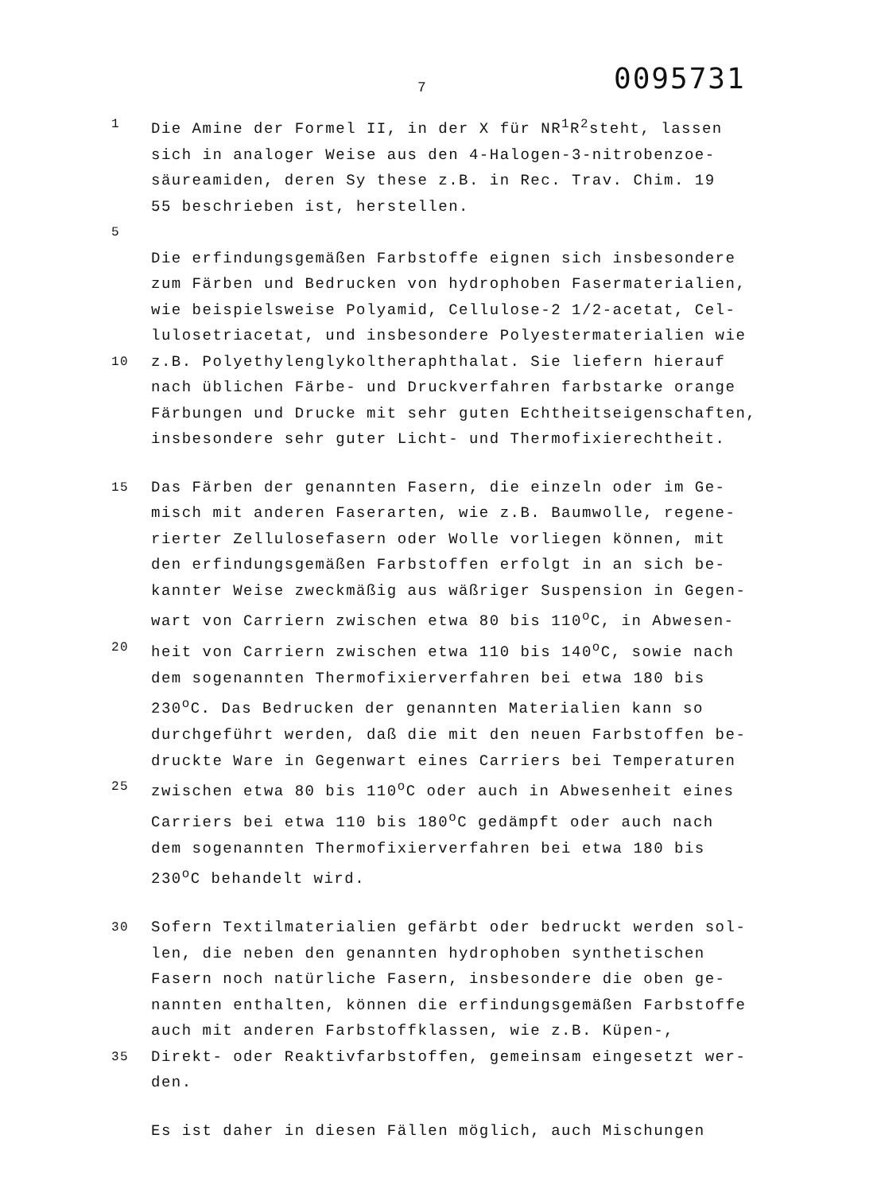7 0095731
1 Die Amine der Formel II, in der X für NR<sup>1</sup>R<sup>2</sup>steht, lassen
sich in analoger Weise aus den 4-Halogen-3-nitrobenzoe-
säureamiden, deren Sy these z.B. in Rec. Trav. Chim. 19
55 beschrieben ist, herstellen.
5
Die erfindungsgemäßen Farbstoffe eignen sich insbesondere
zum Färben und Bedrucken von hydrophoben Fasermaterialien,
wie beispielsweise Polyamid, Cellulose-2 1/2-acetat, Cel-
lulosetriacetat, und insbesondere Polyestermaterialien wie
10 z.B. Polyethylenglykoltheraphthalat. Sie liefern hierauf
nach üblichen Färbe- und Druckverfahren farbstarke orange
Färbungen und Drucke mit sehr guten Echtheitseigenschaften,
insbesondere sehr guter Licht- und Thermofixierechtheit.
15 Das Färben der genannten Fasern, die einzeln oder im Ge-
misch mit anderen Faserarten, wie z.B. Baumwolle, regene-
rierter Zellulosefasern oder Wolle vorliegen können, mit
den erfindungsgemäßen Farbstoffen erfolgt in an sich be-
kannter Weise zweckmäßig aus wäßriger Suspension in Gegen-
wart von Carriern zwischen etwa 80 bis 110<sup>o</sup>C, in Abwesen-
20 heit von Carriern zwischen etwa 110 bis 140<sup>o</sup>C, sowie nach
dem sogenannten Thermofixierverfahren bei etwa 180 bis
230<sup>o</sup>C. Das Bedrucken der genannten Materialien kann so
durchgeführt werden, daß die mit den neuen Farbstoffen be-
druckte Ware in Gegenwart eines Carriers bei Temperaturen
25 zwischen etwa 80 bis 110<sup>o</sup>C oder auch in Abwesenheit eines
Carriers bei etwa 110 bis 180<sup>o</sup>C gedämpft oder auch nach
dem sogenannten Thermofixierverfahren bei etwa 180 bis
230<sup>o</sup>C behandelt wird.
30 Sofern Textilmaterialien gefärbt oder bedruckt werden sol-
len, die neben den genannten hydrophoben synthetischen
Fasern noch natürliche Fasern, insbesondere die oben ge-
nannten enthalten, können die erfindungsgemäßen Farbstoffe
auch mit anderen Farbstoffklassen, wie z.B. Küpen-,
35 Direkt- oder Reaktivfarbstoffen, gemeinsam eingesetzt wer-
den.
Es ist daher in diesen Fällen möglich, auch Mischungen